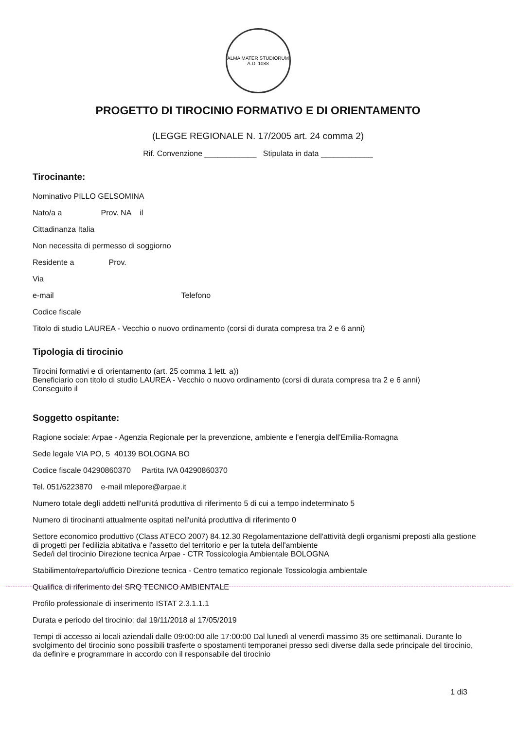ALMA MATER STUDIORUM
A.D. 1088
PROGETTO DI TIROCINIO FORMATIVO E DI ORIENTAMENTO
(LEGGE REGIONALE N. 17/2005 art. 24 comma 2)
Rif. Convenzione ____________ Stipulata in data ____________
Tirocinante:
Nominativo PILLO GELSOMINA
Nato/a a Prov. NA il
Cittadinanza Italia
Non necessita di permesso di soggiorno
Residente a Prov.
Via
e-mail Telefono
Codice fiscale
Titolo di studio LAUREA - Vecchio o nuovo ordinamento (corsi di durata compresa tra 2 e 6 anni)
Tipologia di tirocinio
Tirocini formativi e di orientamento (art. 25 comma 1 lett. a))
Beneficiario con titolo di studio LAUREA - Vecchio o nuovo ordinamento (corsi di durata compresa tra 2 e 6 anni)
Conseguito il
Soggetto ospitante:
Ragione sociale: Arpae - Agenzia Regionale per la prevenzione, ambiente e l'energia dell'Emilia-Romagna
Sede legale VIA PO, 5 40139 BOLOGNA BO
Codice fiscale 04290860370 Partita IVA 04290860370
Tel. 051/6223870 e-mail mlepore@arpae.it
Numero totale degli addetti nell'unitá produttiva di riferimento 5 di cui a tempo indeterminato 5
Numero di tirocinanti attualmente ospitati nell'unitá produttiva di riferimento 0
Settore economico produttivo (Class ATECO 2007) 84.12.30 Regolamentazione dell'attività degli organismi preposti alla gestione di progetti per l'edilizia abitativa e l'assetto del territorio e per la tutela dell'ambiente
Sede/i del tirocinio Direzione tecnica Arpae - CTR Tossicologia Ambientale BOLOGNA
Stabilimento/reparto/ufficio Direzione tecnica - Centro tematico regionale Tossicologia ambientale
Qualifica di riferimento del SRQ TECNICO AMBIENTALE
Profilo professionale di inserimento ISTAT 2.3.1.1.1
Durata e periodo del tirocinio: dal 19/11/2018 al 17/05/2019
Tempi di accesso ai locali aziendali dalle 09:00:00 alle 17:00:00 Dal lunedì al venerdì massimo 35 ore settimanali. Durante lo svolgimento del tirocinio sono possibili trasferte o spostamenti temporanei presso sedi diverse dalla sede principale del tirocinio, da definire e programmare in accordo con il responsabile del tirocinio
1 di3